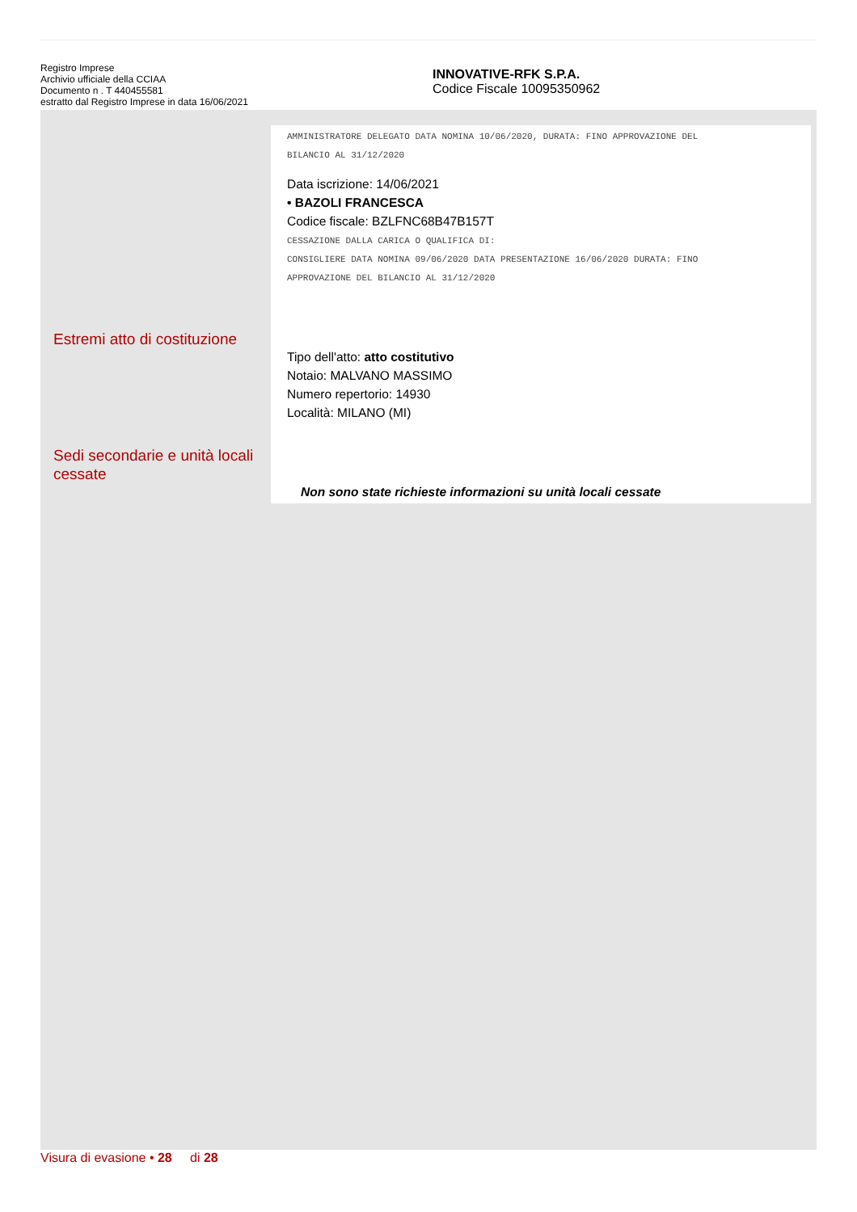Registro Imprese
Archivio ufficiale della CCIAA
Documento n . T 440455581
estratto dal Registro Imprese in data 16/06/2021
INNOVATIVE-RFK S.P.A.
Codice Fiscale 10095350962
Estremi atto di costituzione
Sedi secondarie e unità locali cessate
AMMINISTRATORE DELEGATO DATA NOMINA 10/06/2020, DURATA: FINO APPROVAZIONE DEL
BILANCIO AL 31/12/2020
Data iscrizione: 14/06/2021
• BAZOLI FRANCESCA
Codice fiscale: BZLFNC68B47B157T
CESSAZIONE DALLA CARICA O QUALIFICA DI:
CONSIGLIERE DATA NOMINA 09/06/2020 DATA PRESENTAZIONE 16/06/2020 DURATA: FINO
APPROVAZIONE DEL BILANCIO AL 31/12/2020
Tipo dell'atto: atto costitutivo
Notaio: MALVANO MASSIMO
Numero repertorio: 14930
Località: MILANO (MI)
Non sono state richieste informazioni su unità locali cessate
Visura di evasione • 28 di 28